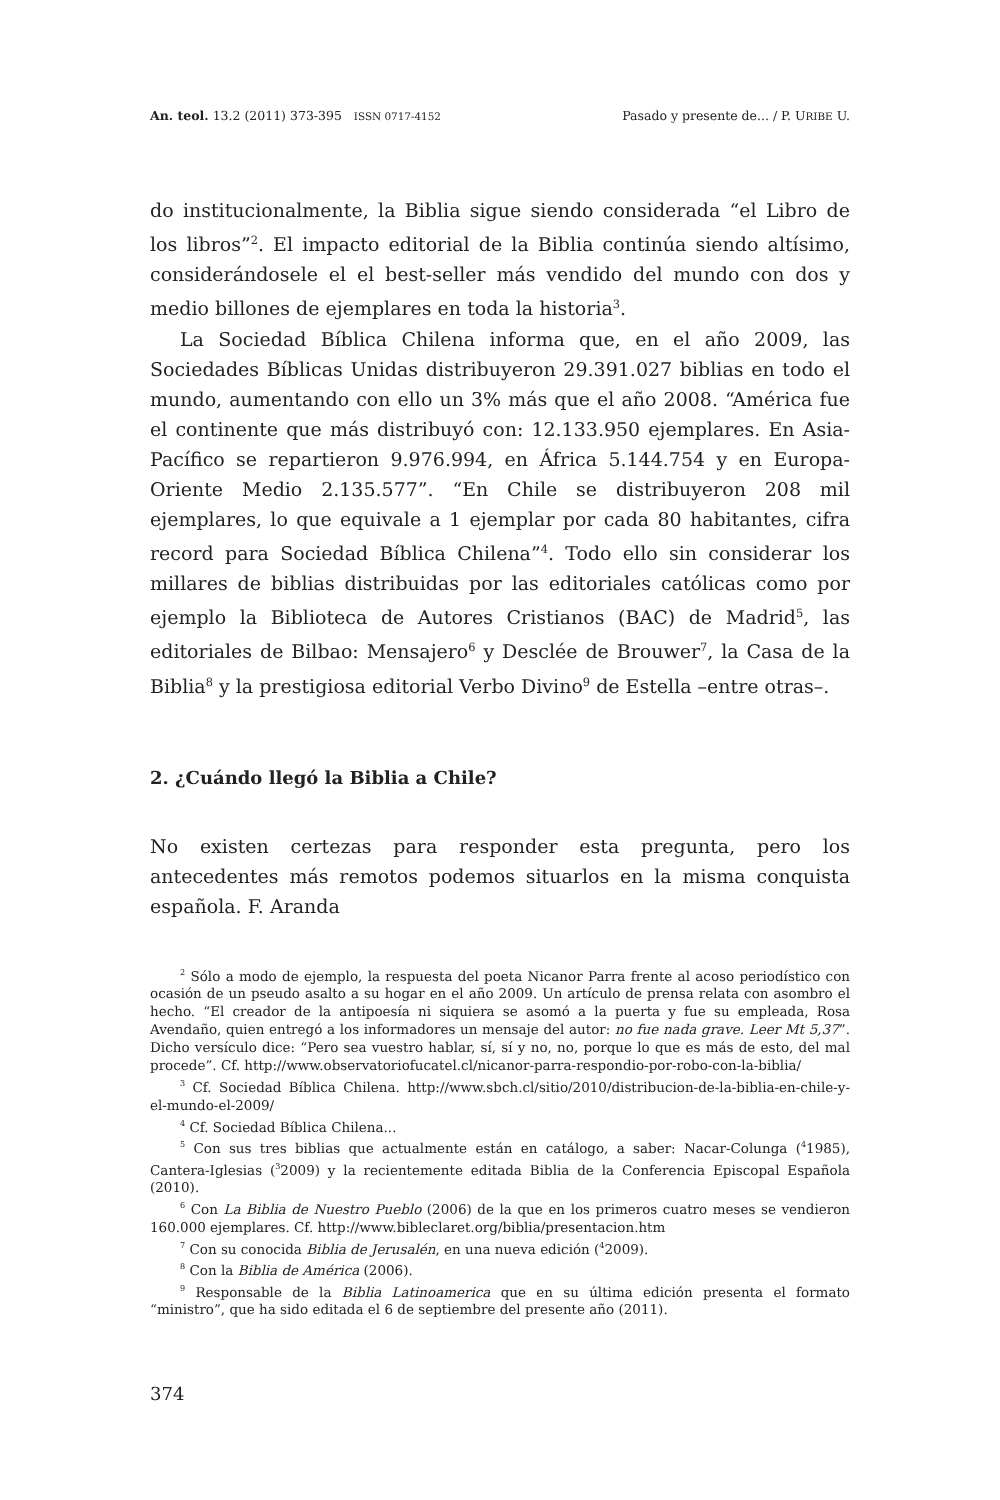An. teol. 13.2 (2011) 373-395 ISSN 0717-4152 Pasado y presente de... / P. URIBE U.
do institucionalmente, la Biblia sigue siendo considerada “el Libro de los libros”<sup>2</sup>. El impacto editorial de la Biblia continúa siendo altísimo, considerándosele el el best-seller más vendido del mundo con dos y medio billones de ejemplares en toda la historia<sup>3</sup>.
La Sociedad Bíblica Chilena informa que, en el año 2009, las Sociedades Bíblicas Unidas distribuyeron 29.391.027 biblias en todo el mundo, aumentando con ello un 3% más que el año 2008. “América fue el continente que más distribuyó con: 12.133.950 ejemplares. En Asia-Pacífico se repartieron 9.976.994, en África 5.144.754 y en Europa-Oriente Medio 2.135.577”. “En Chile se distribuyeron 208 mil ejemplares, lo que equivale a 1 ejemplar por cada 80 habitantes, cifra record para Sociedad Bíblica Chilena”<sup>4</sup>. Todo ello sin considerar los millares de biblias distribuidas por las editoriales católicas como por ejemplo la Biblioteca de Autores Cristianos (BAC) de Madrid<sup>5</sup>, las editoriales de Bilbao: Mensajero<sup>6</sup> y Desclée de Brouwer<sup>7</sup>, la Casa de la Biblia<sup>8</sup> y la prestigiosa editorial Verbo Divino<sup>9</sup> de Estella –entre otras–.
2. ¿Cuándo llegó la Biblia a Chile?
No existen certezas para responder esta pregunta, pero los antecedentes más remotos podemos situarlos en la misma conquista española. F. Aranda
<sup>2</sup> Sólo a modo de ejemplo, la respuesta del poeta Nicanor Parra frente al acoso periodístico con ocasión de un pseudo asalto a su hogar en el año 2009. Un artículo de prensa relata con asombro el hecho. “El creador de la antipoesía ni siquiera se asomó a la puerta y fue su empleada, Rosa Avendaño, quien entregó a los informadores un mensaje del autor: no fue nada grave. Leer Mt 5,37”. Dicho versículo dice: “Pero sea vuestro hablar, sí, sí y no, no, porque lo que es más de esto, del mal procede”. Cf. http://www.observatoriofucatel.cl/nicanor-parra-respondio-por-robo-con-la-biblia/
<sup>3</sup> Cf. Sociedad Bíblica Chilena. http://www.sbch.cl/sitio/2010/distribucion-de-la-biblia-en-chile-y-el-mundo-el-2009/
<sup>4</sup> Cf. Sociedad Bíblica Chilena...
<sup>5</sup> Con sus tres biblias que actualmente están en catálogo, a saber: Nacar-Colunga (<sup>4</sup>1985), Cantera-Iglesias (<sup>3</sup>2009) y la recientemente editada Biblia de la Conferencia Episcopal Española (2010).
<sup>6</sup> Con La Biblia de Nuestro Pueblo (2006) de la que en los primeros cuatro meses se vendieron 160.000 ejemplares. Cf. http://www.bibleclaret.org/biblia/presentacion.htm
<sup>7</sup> Con su conocida Biblia de Jerusalén, en una nueva edición (<sup>4</sup>2009).
<sup>8</sup> Con la Biblia de América (2006).
<sup>9</sup> Responsable de la Biblia Latinoamerica que en su última edición presenta el formato “ministro”, que ha sido editada el 6 de septiembre del presente año (2011).
374